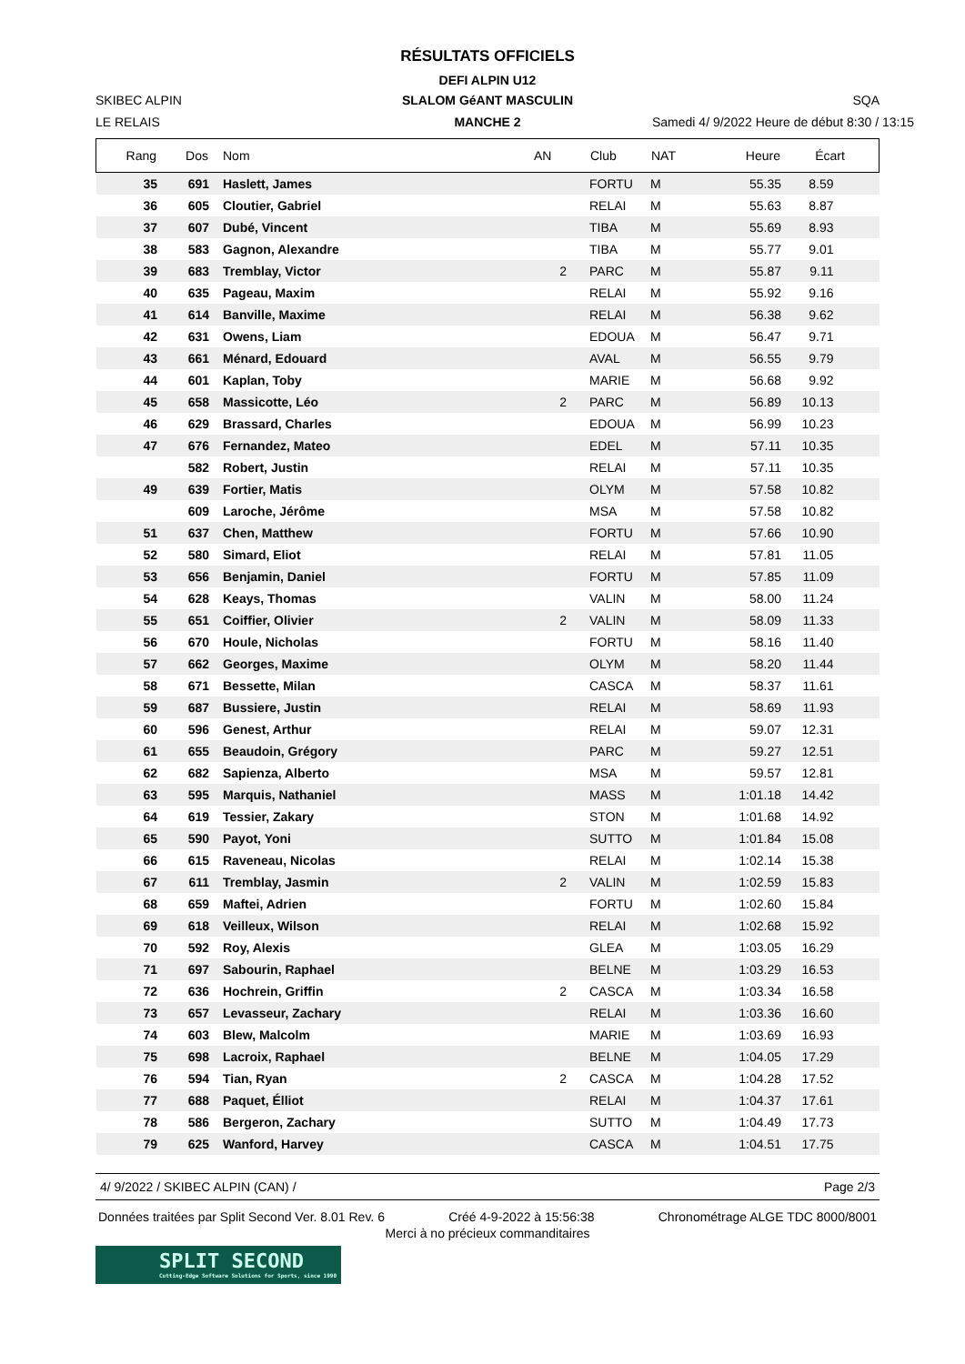RÉSULTATS OFFICIELS
DEFI ALPIN U12
SKIBEC ALPIN
SLALOM GéANT MASCULIN
SQA
LE RELAIS
MANCHE 2
Samedi 4/ 9/2022 Heure de début 8:30 / 13:15
| Rang | Dos | Nom | AN | Club | NAT | Heure | Écart |
| --- | --- | --- | --- | --- | --- | --- | --- |
| 35 | 691 | Haslett, James | | FORTU | M | 55.35 | 8.59 |
| 36 | 605 | Cloutier, Gabriel | | RELAI | M | 55.63 | 8.87 |
| 37 | 607 | Dubé, Vincent | | TIBA | M | 55.69 | 8.93 |
| 38 | 583 | Gagnon, Alexandre | | TIBA | M | 55.77 | 9.01 |
| 39 | 683 | Tremblay, Victor | 2 | PARC | M | 55.87 | 9.11 |
| 40 | 635 | Pageau, Maxim | | RELAI | M | 55.92 | 9.16 |
| 41 | 614 | Banville, Maxime | | RELAI | M | 56.38 | 9.62 |
| 42 | 631 | Owens, Liam | | EDOUA | M | 56.47 | 9.71 |
| 43 | 661 | Ménard, Edouard | | AVAL | M | 56.55 | 9.79 |
| 44 | 601 | Kaplan, Toby | | MARIE | M | 56.68 | 9.92 |
| 45 | 658 | Massicotte, Léo | 2 | PARC | M | 56.89 | 10.13 |
| 46 | 629 | Brassard, Charles | | EDOUA | M | 56.99 | 10.23 |
| 47 | 676 | Fernandez, Mateo | | EDEL | M | 57.11 | 10.35 |
| | 582 | Robert, Justin | | RELAI | M | 57.11 | 10.35 |
| 49 | 639 | Fortier, Matis | | OLYM | M | 57.58 | 10.82 |
| | 609 | Laroche, Jérôme | | MSA | M | 57.58 | 10.82 |
| 51 | 637 | Chen, Matthew | | FORTU | M | 57.66 | 10.90 |
| 52 | 580 | Simard, Eliot | | RELAI | M | 57.81 | 11.05 |
| 53 | 656 | Benjamin, Daniel | | FORTU | M | 57.85 | 11.09 |
| 54 | 628 | Keays, Thomas | | VALIN | M | 58.00 | 11.24 |
| 55 | 651 | Coiffier, Olivier | 2 | VALIN | M | 58.09 | 11.33 |
| 56 | 670 | Houle, Nicholas | | FORTU | M | 58.16 | 11.40 |
| 57 | 662 | Georges, Maxime | | OLYM | M | 58.20 | 11.44 |
| 58 | 671 | Bessette, Milan | | CASCA | M | 58.37 | 11.61 |
| 59 | 687 | Bussiere, Justin | | RELAI | M | 58.69 | 11.93 |
| 60 | 596 | Genest, Arthur | | RELAI | M | 59.07 | 12.31 |
| 61 | 655 | Beaudoin, Grégory | | PARC | M | 59.27 | 12.51 |
| 62 | 682 | Sapienza, Alberto | | MSA | M | 59.57 | 12.81 |
| 63 | 595 | Marquis, Nathaniel | | MASS | M | 1:01.18 | 14.42 |
| 64 | 619 | Tessier, Zakary | | STON | M | 1:01.68 | 14.92 |
| 65 | 590 | Payot, Yoni | | SUTTO | M | 1:01.84 | 15.08 |
| 66 | 615 | Raveneau, Nicolas | | RELAI | M | 1:02.14 | 15.38 |
| 67 | 611 | Tremblay, Jasmin | 2 | VALIN | M | 1:02.59 | 15.83 |
| 68 | 659 | Maftei, Adrien | | FORTU | M | 1:02.60 | 15.84 |
| 69 | 618 | Veilleux, Wilson | | RELAI | M | 1:02.68 | 15.92 |
| 70 | 592 | Roy, Alexis | | GLEA | M | 1:03.05 | 16.29 |
| 71 | 697 | Sabourin, Raphael | | BELNE | M | 1:03.29 | 16.53 |
| 72 | 636 | Hochrein, Griffin | 2 | CASCA | M | 1:03.34 | 16.58 |
| 73 | 657 | Levasseur, Zachary | | RELAI | M | 1:03.36 | 16.60 |
| 74 | 603 | Blew, Malcolm | | MARIE | M | 1:03.69 | 16.93 |
| 75 | 698 | Lacroix, Raphael | | BELNE | M | 1:04.05 | 17.29 |
| 76 | 594 | Tian, Ryan | 2 | CASCA | M | 1:04.28 | 17.52 |
| 77 | 688 | Paquet, Élliot | | RELAI | M | 1:04.37 | 17.61 |
| 78 | 586 | Bergeron, Zachary | | SUTTO | M | 1:04.49 | 17.73 |
| 79 | 625 | Wanford, Harvey | | CASCA | M | 1:04.51 | 17.75 |
4/ 9/2022 / SKIBEC ALPIN (CAN) / Page 2/3
Données traitées par Split Second Ver. 8.01 Rev. 6 Créé 4-9-2022 à 15:56:38 Chronométrage ALGE TDC 8000/8001
Merci à no précieux commanditaires
SPLIT SECOND
Cutting-Edge Software Solutions for Sports, since 1990